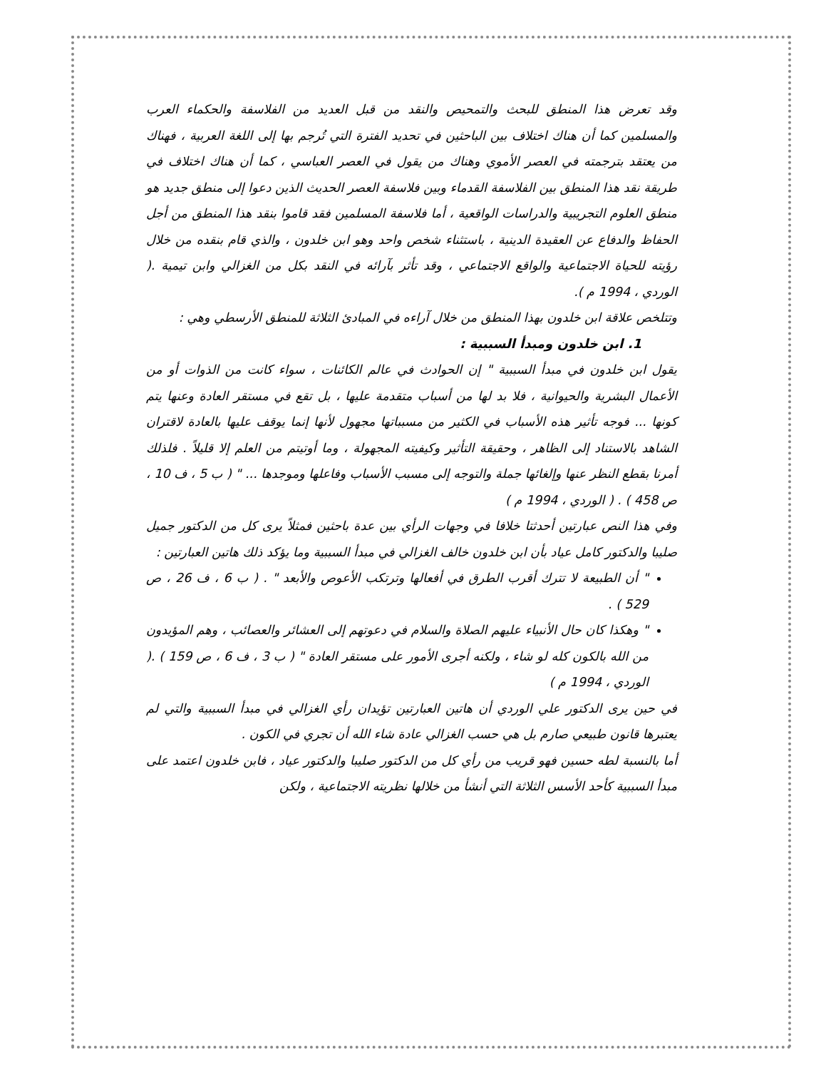وقد تعرض هذا المنطق للبحث والتمحيص والنقد من قبل العديد من الفلاسفة والحكماء العرب والمسلمين كما أن هناك اختلاف بين الباحثين في تحديد الفترة التي تُرجم بها إلى اللغة العربية ، فهناك من يعتقد بترجمته في العصر الأموي وهناك من يقول في العصر العباسي ، كما أن هناك اختلاف في طريقة نقد هذا المنطق بين الفلاسفة القدماء وبين فلاسفة العصر الحديث الذين دعوا إلى منطق جديد هو منطق العلوم التجريبية والدراسات الواقعية ، أما فلاسفة المسلمين فقد قاموا بنقد هذا المنطق من أجل الحفاظ والدفاع عن العقيدة الدينية ، باستثناء شخص واحد وهو ابن خلدون ، والذي قام بنقده من خلال رؤيته للحياة الاجتماعية والواقع الاجتماعي ، وقد تأثر بآرائه في النقد بكل من الغزالي وابن تيمية .( الوردي ، 1994 م ).
وتتلخص علاقة ابن خلدون بهذا المنطق من خلال آراءه في المبادئ الثلاثة للمنطق الأرسطي وهي :
1. ابن خلدون ومبدأ السببية :
يقول ابن خلدون في مبدأ السببية " إن الحوادث في عالم الكائنات ، سواء كانت من الذوات أو من الأعمال البشرية والحيوانية ، فلا بد لها من أسباب متقدمة عليها ، بل تقع في مستقر العادة وعنها يتم كونها ... فوجه تأثير هذه الأسباب في الكثير من مسبباتها مجهول لأنها إنما يوقف عليها بالعادة لاقتران الشاهد بالاستناد إلى الظاهر ، وحقيقة التأثير وكيفيته المجهولة ، وما أوتيتم من العلم إلا قليلاً . فلذلك أمرنا بقطع النظر عنها وإلغائها جملة والتوجه إلى مسبب الأسباب وفاعلها وموجدها ... " ( ب 5 ، ف 10 ، ص 458 ) . ( الوردي ، 1994 م )
وفي هذا النص عبارتين أحدثتا خلافا في وجهات الرأي بين عدة باحثين فمثلاً يرى كل من الدكتور جميل صليبا والدكتور كامل عياد بأن ابن خلدون خالف الغزالي في مبدأ السببية وما يؤكد ذلك هاتين العبارتين :
" أن الطبيعة لا تترك أقرب الطرق في أفعالها وترتكب الأعوص والأبعد " . ( ب 6 ، ف 26 ، ص 529 ) .
" وهكذا كان حال الأنبياء عليهم الصلاة والسلام في دعوتهم إلى العشائر والعصائب ، وهم المؤيدون من الله بالكون كله لو شاء ، ولكنه أجرى الأمور على مستقر العادة " ( ب 3 ، ف 6 ، ص 159 ) .( الوردي ، 1994 م )
في حين يرى الدكتور علي الوردي أن هاتين العبارتين تؤيدان رأي الغزالي في مبدأ السببية والتي لم يعتبرها قانون طبيعي صارم بل هي حسب الغزالي عادة شاء الله أن تجري في الكون .
أما بالنسبة لطه حسين فهو قريب من رأي كل من الدكتور صليبا والدكتور عياد ، فابن خلدون اعتمد على مبدأ السببية كأحد الأسس الثلاثة التي أنشأ من خلالها نظريته الاجتماعية ، ولكن